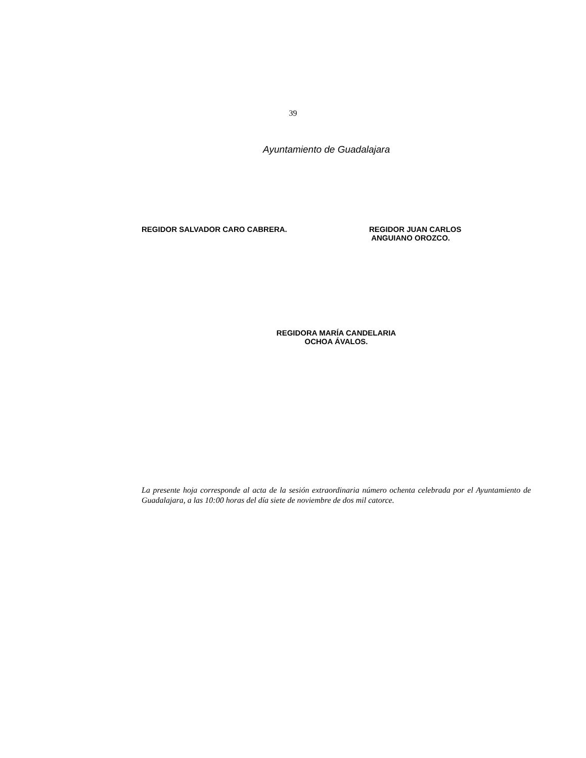39
Ayuntamiento de Guadalajara
REGIDOR SALVADOR CARO CABRERA.
REGIDOR JUAN CARLOS
ANGUIANO OROZCO.
REGIDORA MARÍA CANDELARIA
OCHOA ÁVALOS.
La presente hoja corresponde al acta de la sesión extraordinaria número ochenta celebrada por el Ayuntamiento de Guadalajara, a las 10:00 horas del día siete de noviembre de dos mil catorce.